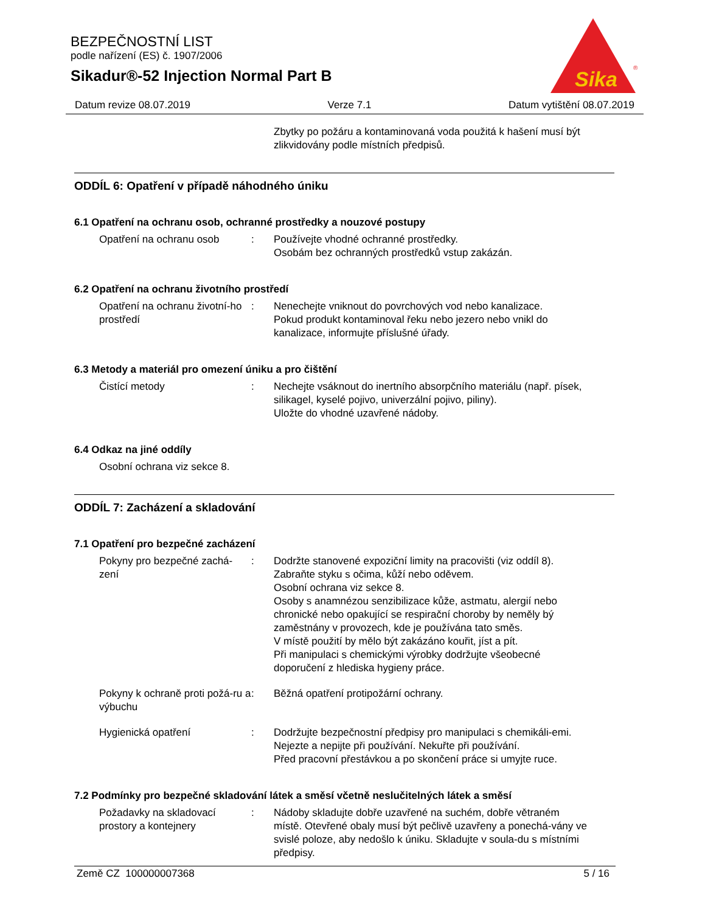BEZPEČNOSTNÍ LIST
podle nařízení (ES) č. 1907/2006
Sikadur®-52 Injection Normal Part B
Sika
®
Datum revize 08.07.2019 Verze 7.1 Datum vytištění 08.07.2019
Zbytky po požáru a kontaminovaná voda použitá k hašení musí být zlikvidovány podle místních předpisů.
ODDÍL 6: Opatření v případě náhodného úniku
6.1 Opatření na ochranu osob, ochranné prostředky a nouzové postupy
Opatření na ochranu osob : Používejte vhodné ochranné prostředky.
Osobám bez ochranných prostředků vstup zakázán.
6.2 Opatření na ochranu životního prostředí
Opatření na ochranu životní-ho prostředí
: Nenechejte vniknout do povrchových vod nebo kanalizace.
Pokud produkt kontaminoval řeku nebo jezero nebo vnikl do kanalizace, informujte příslušné úřady.
6.3 Metody a materiál pro omezení úniku a pro čištění
Čistící metody : Nechejte vsáknout do inertního absorpčního materiálu (např. písek, silikagel, kyselé pojivo, univerzální pojivo, piliny).
Uložte do vhodné uzavřené nádoby.
6.4 Odkaz na jiné oddíly
Osobní ochrana viz sekce 8.
ODDÍL 7: Zacházení a skladování
7.1 Opatření pro bezpečné zacházení
Pokyny pro bezpečné zachá-zení
: Dodržte stanovené expoziční limity na pracovišti (viz oddíl 8).
Zabraňte styku s očima, kůží nebo oděvem.
Osobní ochrana viz sekce 8.
Osoby s anamnézou senzibilizace kůže, astmatu, alergií nebo chronické nebo opakující se respirační choroby by neměly bý zaměstnány v provozech, kde je používána tato směs.
V místě použití by mělo být zakázáno kouřit, jíst a pít.
Při manipulaci s chemickými výrobky dodržujte všeobecné doporučení z hlediska hygieny práce.
Pokyny k ochraně proti požá-ru a výbuchu
: Běžná opatření protipožární ochrany.
Hygienická opatření : Dodržujte bezpečnostní předpisy pro manipulaci s chemikáli-emi. Nejezte a nepijte při používání. Nekuřte při používání.
Před pracovní přestávkou a po skončení práce si umyjte ruce.
7.2 Podmínky pro bezpečné skladování látek a směsí včetně neslučitelných látek a směsí
Požadavky na skladovací prostory a kontejnery
: Nádoby skladujte dobře uzavřené na suchém, dobře větraném místě. Otevřené obaly musí být pečlivě uzavřeny a ponechá-vány ve svislé poloze, aby nedošlo k úniku. Skladujte v soula-du s místními předpisy.
Země CZ 100000007368 5 / 16